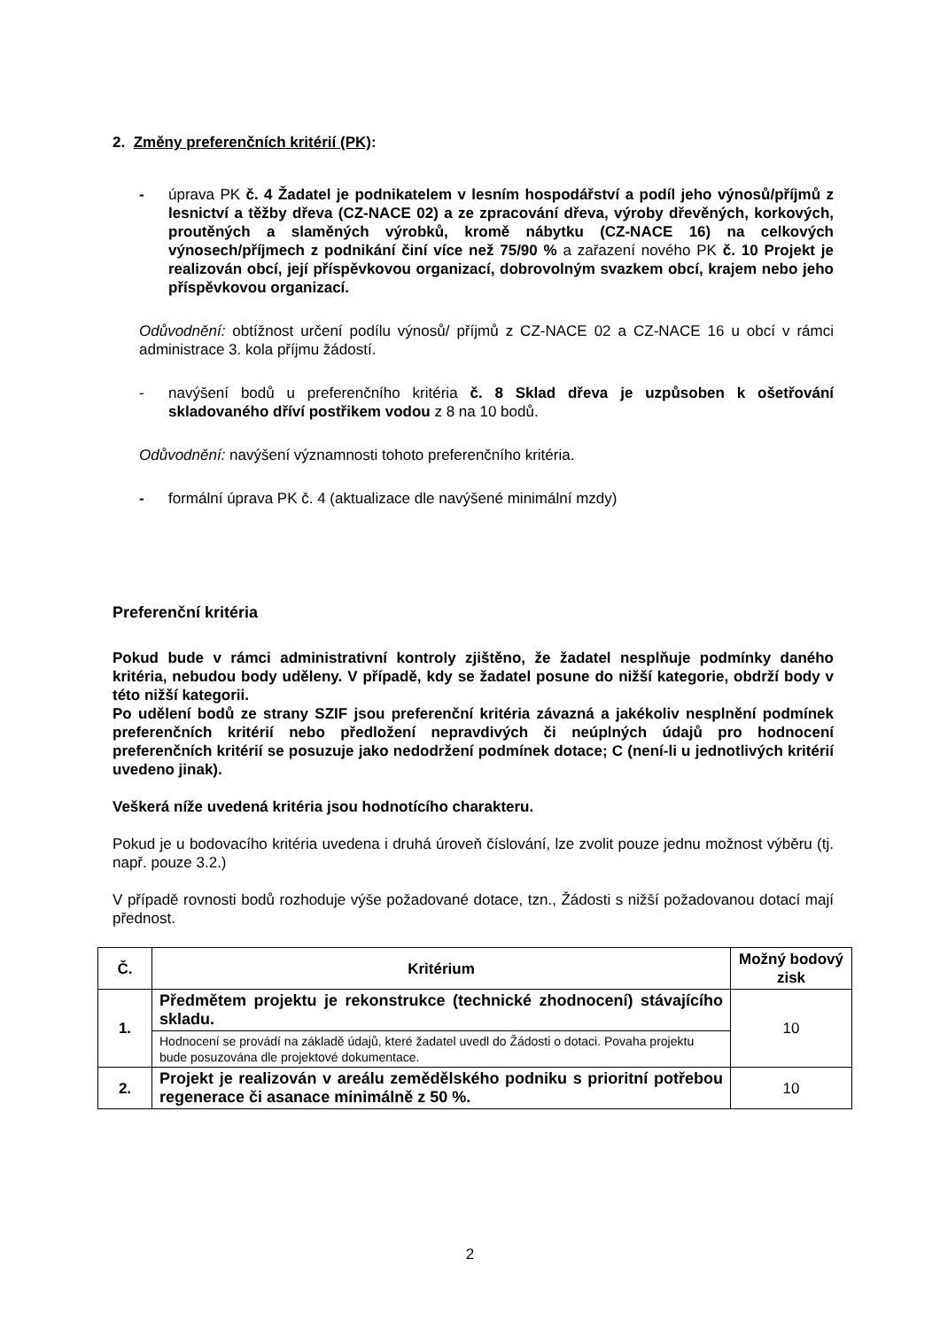2. Změny preferenčních kritérií (PK):
- úprava PK č. 4 Žadatel je podnikatelem v lesním hospodářství a podíl jeho výnosů/příjmů z lesnictví a těžby dřeva (CZ-NACE 02) a ze zpracování dřeva, výroby dřevěných, korkových, proutěných a slaměných výrobků, kromě nábytku (CZ-NACE 16) na celkových výnosech/příjmech z podnikání činí více než 75/90 % a zařazení nového PK č. 10 Projekt je realizován obcí, její příspěvkovou organizací, dobrovolným svazkem obcí, krajem nebo jeho příspěvkovou organizací.
Odůvodnění: obtížnost určení podílu výnosů/ příjmů z CZ-NACE 02 a CZ-NACE 16 u obcí v rámci administrace 3. kola příjmu žádostí.
- navýšení bodů u preferenčního kritéria č. 8 Sklad dřeva je uzpůsoben k ošetřování skladovaného dříví postřikem vodou z 8 na 10 bodů.
Odůvodnění: navýšení významnosti tohoto preferenčního kritéria.
- formální úprava PK č. 4 (aktualizace dle navýšené minimální mzdy)
Preferenční kritéria
Pokud bude v rámci administrativní kontroly zjištěno, že žadatel nesplňuje podmínky daného kritéria, nebudou body uděleny. V případě, kdy se žadatel posune do nižší kategorie, obdrží body v této nižší kategorii.
Po udělení bodů ze strany SZIF jsou preferenční kritéria závazná a jakékoliv nesplnění podmínek preferenčních kritérií nebo předložení nepravdivých či neúplných údajů pro hodnocení preferenčních kritérií se posuzuje jako nedodržení podmínek dotace; C (není-li u jednotlivých kritérií uvedeno jinak).
Veškerá níže uvedená kritéria jsou hodnotícího charakteru.
Pokud je u bodovacího kritéria uvedena i druhá úroveň číslování, lze zvolit pouze jednu možnost výběru (tj. např. pouze 3.2.)
V případě rovnosti bodů rozhoduje výše požadované dotace, tzn., Žádosti s nižší požadovanou dotací mají přednost.
| Č. | Kritérium | Možný bodový zisk |
| --- | --- | --- |
| 1. | Předmětem projektu je rekonstrukce (technické zhodnocení) stávajícího skladu. | 10 |
| | Hodnocení se provádí na základě údajů, které žadatel uvedl do Žádosti o dotaci. Povaha projektu bude posuzována dle projektové dokumentace. | |
| 2. | Projekt je realizován v areálu zemědělského podniku s prioritní potřebou regenerace či asanace minimálně z 50 %. | 10 |
2